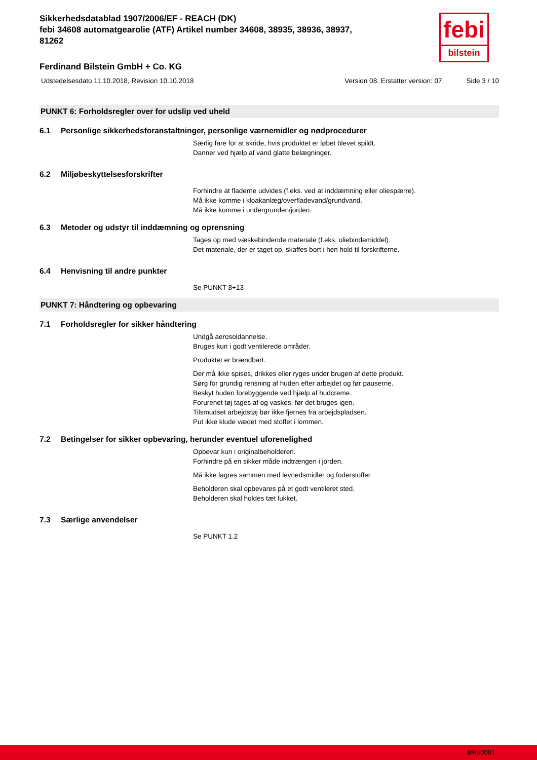febi
bilstein
Sikkerhedsdatablad 1907/2006/EF - REACH (DK)
febi 34608 automatgearolie (ATF) Artikel number 34608, 38935, 38936, 38937,
81262
Ferdinand Bilstein GmbH + Co. KG
Udstedelsesdato 11.10.2018, Revision 10.10.2018 Version 08. Erstatter version: 07 Side 3 / 10
PUNKT 6: Forholdsregler over for udslip ved uheld
6.1 Personlige sikkerhedsforanstaltninger, personlige værnemidler og nødprocedurer
Særlig fare for at skride, hvis produktet er løbet blevet spildt.
Danner ved hjælp af vand glatte belægninger.
6.2 Miljøbeskyttelsesforskrifter
Forhindre at fladerne udvides (f.eks. ved at inddæmning eller oliespærre).
Må ikke komme i kloakanlæg/overfladevand/grundvand.
Må ikke komme i undergrunden/jorden.
6.3 Metoder og udstyr til inddæmning og oprensning
Tages op med væskebindende materiale (f.eks. oliebindemiddel).
Det materiale, der er taget op, skaffes bort i hen hold til forskrifterne.
6.4 Henvisning til andre punkter
Se PUNKT 8+13
PUNKT 7: Håndtering og opbevaring
7.1 Forholdsregler for sikker håndtering
Undgå aerosoldannelse.
Bruges kun i godt ventilerede områder.
Produktet er brændbart.
Der må ikke spises, drikkes eller ryges under brugen af dette produkt.
Sørg for grundig rensning af huden efter arbejdet og før pauserne.
Beskyt huden forebyggende ved hjælp af hudcreme.
Forurenet tøj tages af og vaskes, før det bruges igen.
Tilsmudset arbejdstøj bør ikke fjernes fra arbejdspladsen.
Put ikke klude vædet med stoffet i lommen.
7.2 Betingelser for sikker opbevaring, herunder eventuel uforenelighed
Opbevar kun i originalbeholderen.
Forhindre på en sikker måde indtrængen i jorden.
Må ikke lagres sammen med levnedsmidler og foderstoffer.
Beholderen skal opbevares på et godt ventileret sted.
Beholderen skal holdes tæt lukket.
7.3 Særlige anvendelser
Se PUNKT 1.2
bfe00081